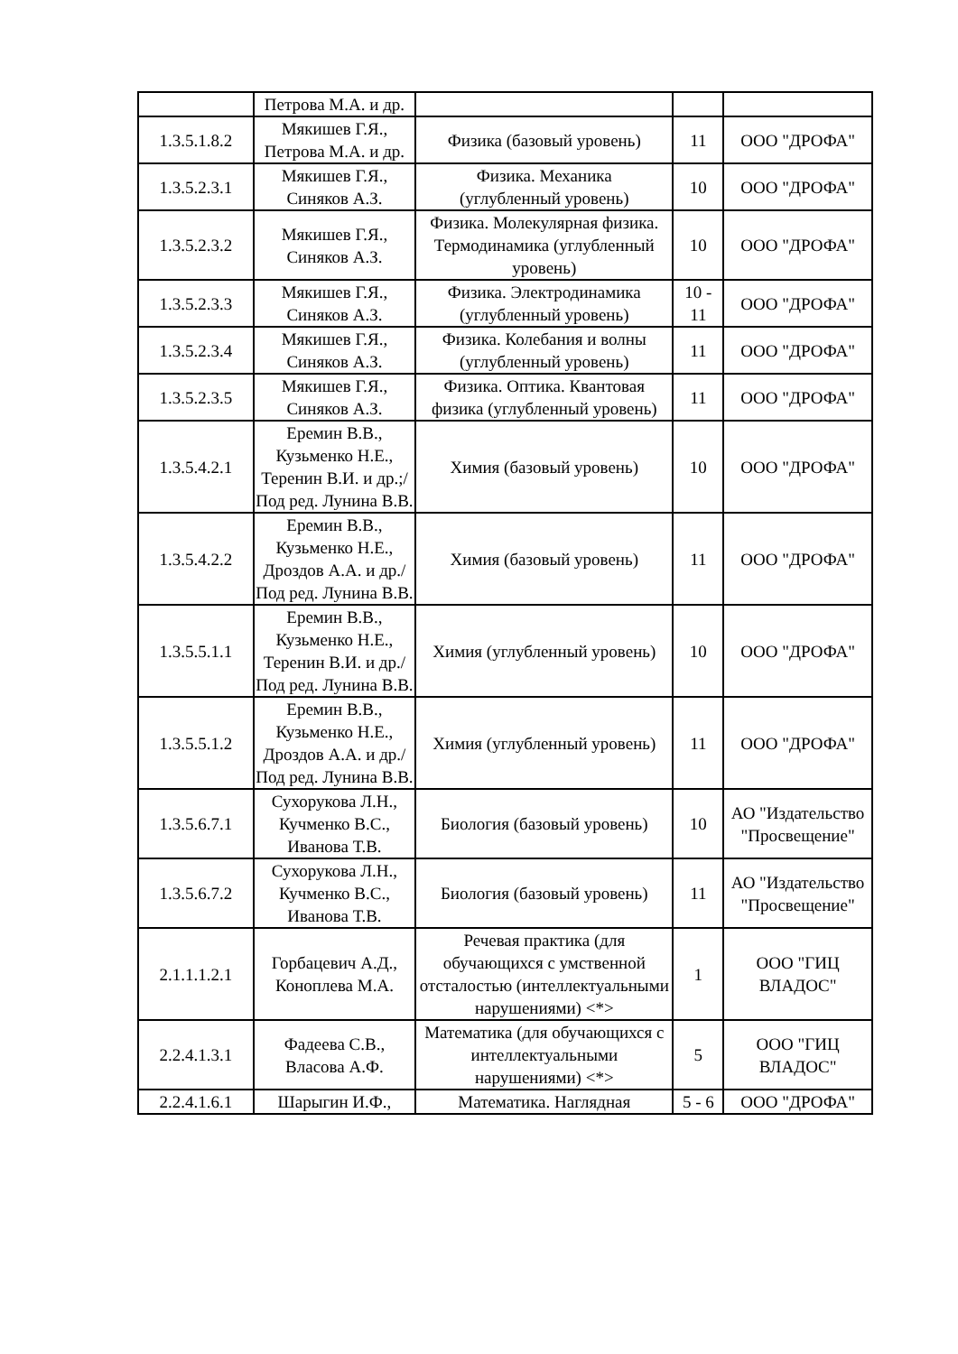| | Петрова М.А. и др. | | | |
| 1.3.5.1.8.2 | Мякишев Г.Я., Петрова М.А. и др. | Физика (базовый уровень) | 11 | ООО "ДРОФА" |
| 1.3.5.2.3.1 | Мякишев Г.Я., Синяков А.З. | Физика. Механика (углубленный уровень) | 10 | ООО "ДРОФА" |
| 1.3.5.2.3.2 | Мякишев Г.Я., Синяков А.З. | Физика. Молекулярная физика. Термодинамика (углубленный уровень) | 10 | ООО "ДРОФА" |
| 1.3.5.2.3.3 | Мякишев Г.Я., Синяков А.З. | Физика. Электродинамика (углубленный уровень) | 10 - 11 | ООО "ДРОФА" |
| 1.3.5.2.3.4 | Мякишев Г.Я., Синяков А.З. | Физика. Колебания и волны (углубленный уровень) | 11 | ООО "ДРОФА" |
| 1.3.5.2.3.5 | Мякишев Г.Я., Синяков А.З. | Физика. Оптика. Квантовая физика (углубленный уровень) | 11 | ООО "ДРОФА" |
| 1.3.5.4.2.1 | Еремин В.В., Кузьменко Н.Е., Теренин В.И. и др.;/Под ред. Лунина В.В. | Химия (базовый уровень) | 10 | ООО "ДРОФА" |
| 1.3.5.4.2.2 | Еремин В.В., Кузьменко Н.Е., Дроздов А.А. и др./Под ред. Лунина В.В. | Химия (базовый уровень) | 11 | ООО "ДРОФА" |
| 1.3.5.5.1.1 | Еремин В.В., Кузьменко Н.Е., Теренин В.И. и др./Под ред. Лунина В.В. | Химия (углубленный уровень) | 10 | ООО "ДРОФА" |
| 1.3.5.5.1.2 | Еремин В.В., Кузьменко Н.Е., Дроздов А.А. и др./Под ред. Лунина В.В. | Химия (углубленный уровень) | 11 | ООО "ДРОФА" |
| 1.3.5.6.7.1 | Сухорукова Л.Н., Кучменко В.С., Иванова Т.В. | Биология (базовый уровень) | 10 | АО "Издательство "Просвещение" |
| 1.3.5.6.7.2 | Сухорукова Л.Н., Кучменко В.С., Иванова Т.В. | Биология (базовый уровень) | 11 | АО "Издательство "Просвещение" |
| 2.1.1.1.2.1 | Горбацевич А.Д., Коноплева М.А. | Речевая практика (для обучающихся с умственной отсталостью (интеллектуальными нарушениями) <*> | 1 | ООО "ГИЦ ВЛАДОС" |
| 2.2.4.1.3.1 | Фадеева С.В., Власова А.Ф. | Математика (для обучающихся с интеллектуальными нарушениями) <*> | 5 | ООО "ГИЦ ВЛАДОС" |
| 2.2.4.1.6.1 | Шарыгин И.Ф., | Математика. Наглядная | 5 - 6 | ООО "ДРОФА" |